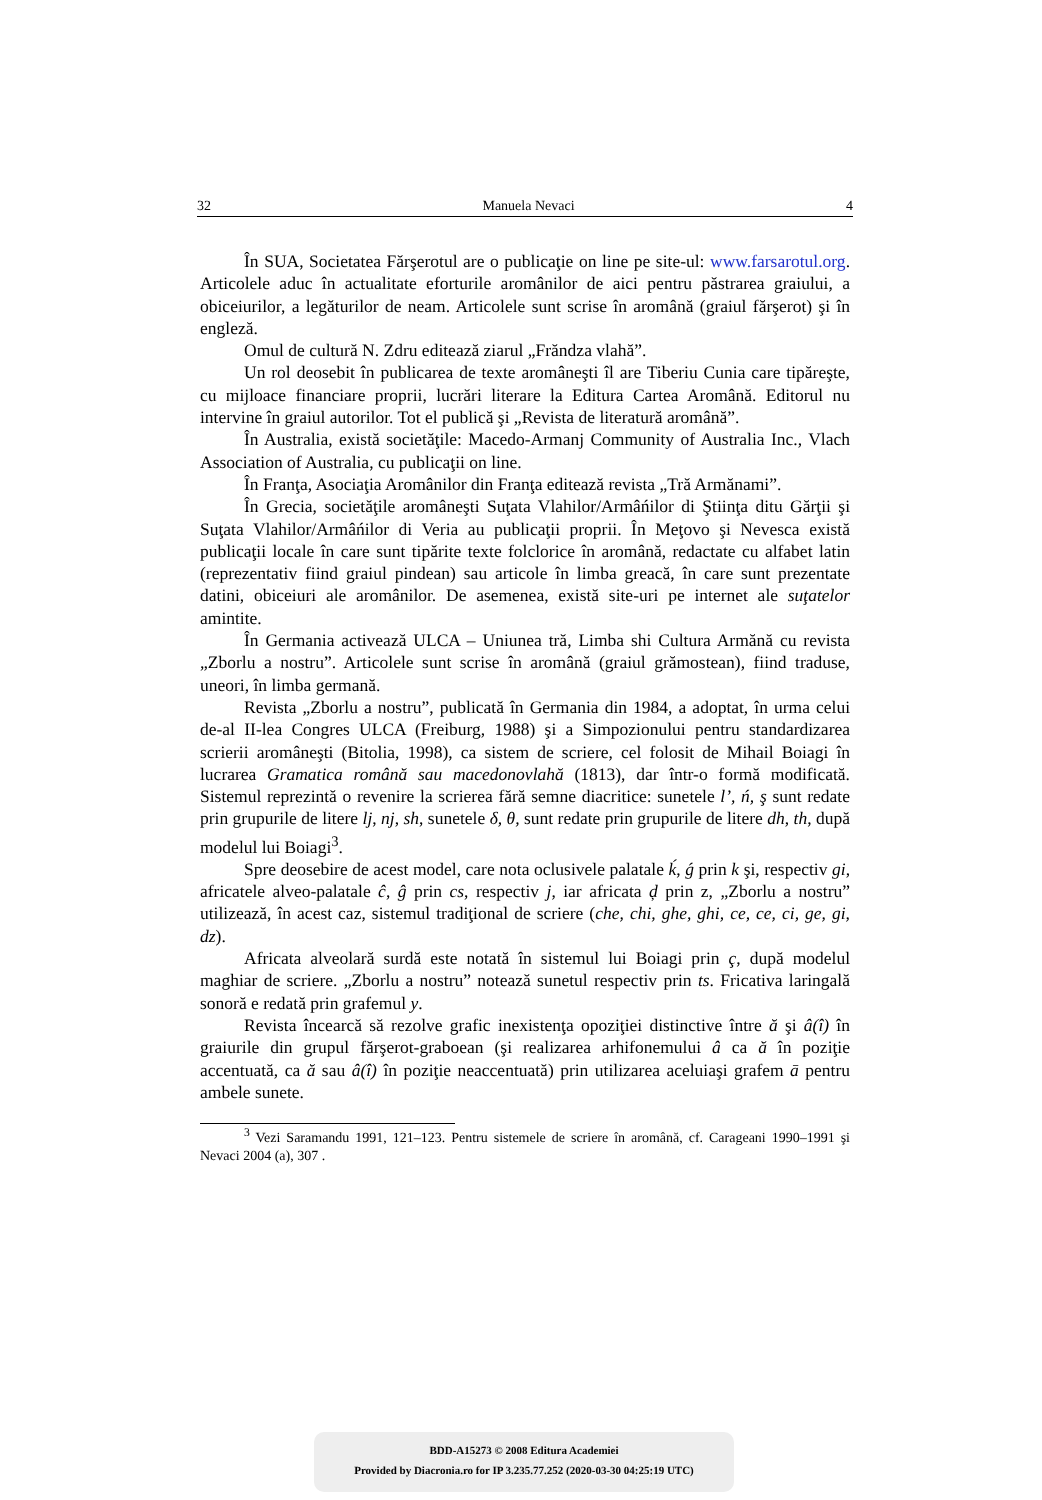32 Manuela Nevaci 4
În SUA, Societatea Fărşerotul are o publicaţie on line pe site-ul: www.farsarotul.org. Articolele aduc în actualitate eforturile aromânilor de aici pentru păstrarea graiului, a obiceiurilor, a legăturilor de neam. Articolele sunt scrise în aromână (graiul fărşerot) şi în engleză.
Omul de cultură N. Zdru editează ziarul „Frăndza vlahă”.
Un rol deosebit în publicarea de texte aromâneşti îl are Tiberiu Cunia care tipăreşte, cu mijloace financiare proprii, lucrări literare la Editura Cartea Aromână. Editorul nu intervine în graiul autorilor. Tot el publică şi „Revista de literatură aromână”.
În Australia, există societăţile: Macedo-Armanj Community of Australia Inc., Vlach Association of Australia, cu publicaţii on line.
În Franţa, Asociaţia Aromânilor din Franţa editează revista „Tră Armănami”.
În Grecia, societăţile aromâneşti Suţata Vlahilor/Armâńilor di Ştiinţa ditu Gărţii şi Suţata Vlahilor/Armâńilor di Veria au publicaţii proprii. În Meţovo şi Nevesca există publicaţii locale în care sunt tipărite texte folclorice în aromână, redactate cu alfabet latin (reprezentativ fiind graiul pindean) sau articole în limba greacă, în care sunt prezentate datini, obiceiuri ale aromânilor. De asemenea, există site-uri pe internet ale suţatelor amintite.
În Germania activează ULCA – Uniunea tră, Limba shi Cultura Armănă cu revista „Zborlu a nostru”. Articolele sunt scrise în aromână (graiul grămostean), fiind traduse, uneori, în limba germană.
Revista „Zborlu a nostru”, publicată în Germania din 1984, a adoptat, în urma celui de-al II-lea Congres ULCA (Freiburg, 1988) şi a Simpozionului pentru standardizarea scrierii aromâneşti (Bitolia, 1998), ca sistem de scriere, cel folosit de Mihail Boiagi în lucrarea Gramatica română sau macedonovlahă (1813), dar într-o formă modificată. Sistemul reprezintă o revenire la scrierea fără semne diacritice: sunetele l’, ń, ş sunt redate prin grupurile de litere lj, nj, sh, sunetele δ, θ, sunt redate prin grupurile de litere dh, th, după modelul lui Boiagi<sup>3</sup>.
Spre deosebire de acest model, care nota oclusivele palatale ḱ, ǵ prin k şi, respectiv gi, africatele alveo-palatale ĉ, ĝ prin cs, respectiv j, iar africata ḑ prin z, „Zborlu a nostru” utilizează, în acest caz, sistemul tradiţional de scriere (che, chi, ghe, ghi, ce, ce, ci, ge, gi, dz).
Africata alveolară surdă este notată în sistemul lui Boiagi prin ç, după modelul maghiar de scriere. „Zborlu a nostru” notează sunetul respectiv prin ts. Fricativa laringală sonoră e redată prin grafemul y.
Revista încearcă să rezolve grafic inexistenţa opoziţiei distinctive între ă şi â(î) în graiurile din grupul fărşerot-graboean (şi realizarea arhifonemului â ca ă în poziţie accentuată, ca ă sau â(î) în poziţie neaccentuată) prin utilizarea aceluiaşi grafem ā pentru ambele sunete.
<sup>3</sup> Vezi Saramandu 1991, 121–123. Pentru sistemele de scriere în aromână, cf. Carageani 1990–1991 şi Nevaci 2004 (a), 307 .
BDD-A15273 © 2008 Editura Academiei
Provided by Diacronia.ro for IP 3.235.77.252 (2020-03-30 04:25:19 UTC)